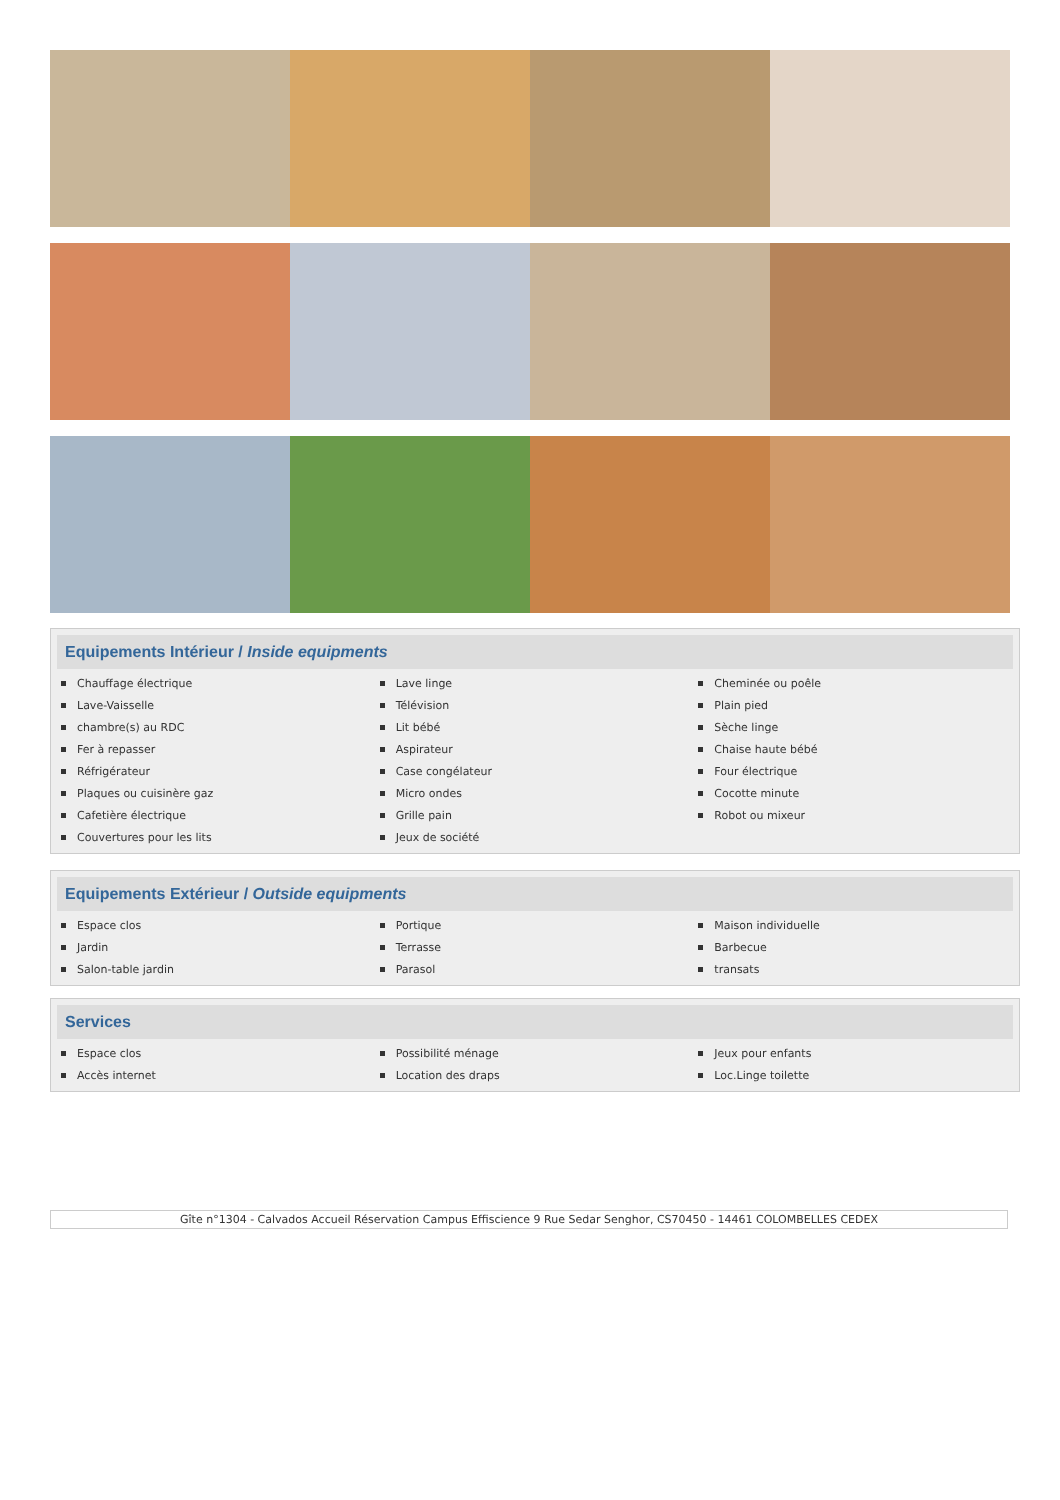Equipements Intérieur / Inside equipments
Chauffage électrique
Lave-Vaisselle
chambre(s) au RDC
Fer à repasser
Réfrigérateur
Plaques ou cuisinère gaz
Cafetière électrique
Couvertures pour les lits
Lave linge
Télévision
Lit bébé
Aspirateur
Case congélateur
Micro ondes
Grille pain
Jeux de société
Cheminée ou poêle
Plain pied
Sèche linge
Chaise haute bébé
Four électrique
Cocotte minute
Robot ou mixeur
Equipements Extérieur / Outside equipments
Espace clos
Jardin
Salon-table jardin
Portique
Terrasse
Parasol
Maison individuelle
Barbecue
transats
Services
Espace clos
Accès internet
Possibilité ménage
Location des draps
Jeux pour enfants
Loc.Linge toilette
Gîte n°1304 - Calvados Accueil Réservation Campus Effiscience 9 Rue Sedar Senghor, CS70450 - 14461 COLOMBELLES CEDEX